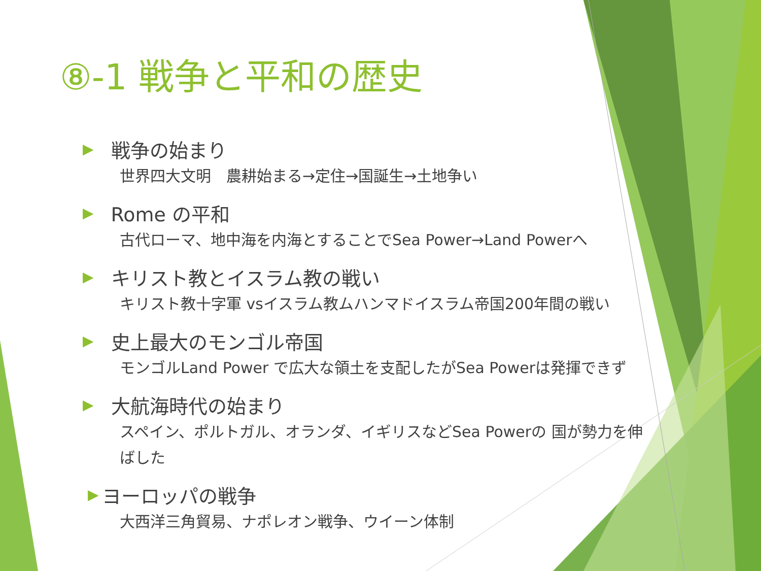⑧-1 戦争と平和の歴史
▶ 戦争の始まり
世界四大文明　農耕始まる→定住→国誕生→土地争い
▶ Rome の平和
古代ローマ、地中海を内海とすることでSea Power→Land Powerへ
▶ キリスト教とイスラム教の戦い
キリスト教十字軍 vsイスラム教ムハンマドイスラム帝国200年間の戦い
▶ 史上最大のモンゴル帝国
モンゴルLand Power で広大な領土を支配したがSea Powerは発揮できず
▶ 大航海時代の始まり
スペイン、ポルトガル、オランダ、イギリスなどSea Powerの 国が勢力を伸ばした
▶ ヨーロッパの戦争
大西洋三角貿易、ナポレオン戦争、ウイーン体制